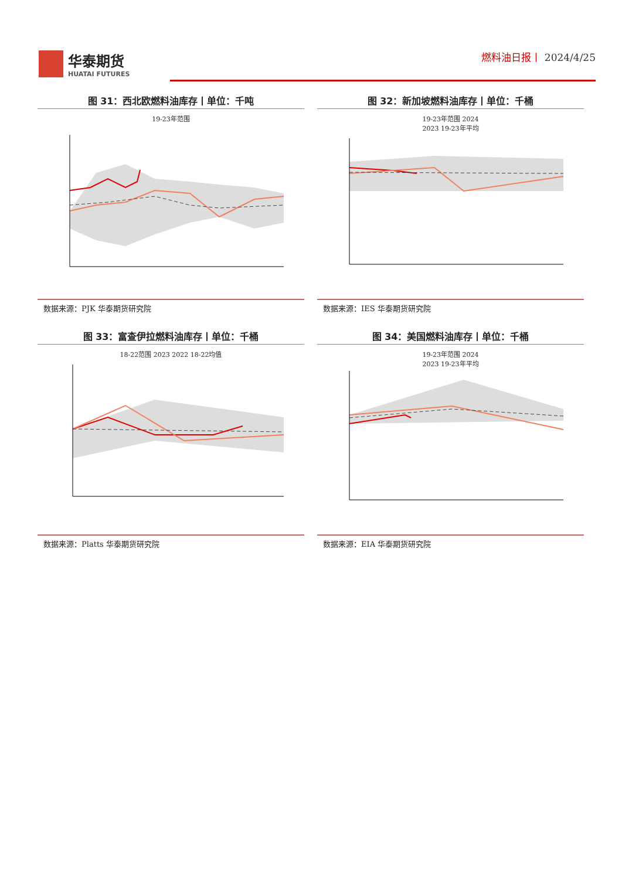华泰期货
HUATAI FUTURES
燃料油日报丨 2024/4/25
图 31：西北欧燃料油库存丨单位：千吨
19-23年范围
数据来源：PJK 华泰期货研究院
图 32：新加坡燃料油库存丨单位：千桶
19-23年范围 2024
2023 19-23年平均
数据来源：IES 华泰期货研究院
图 33：富查伊拉燃料油库存丨单位：千桶
18-22范围 2023 2022 18-22均值
数据来源：Platts 华泰期货研究院
图 34：美国燃料油库存丨单位：千桶
19-23年范围 2024
2023 19-23年平均
数据来源：EIA 华泰期货研究院